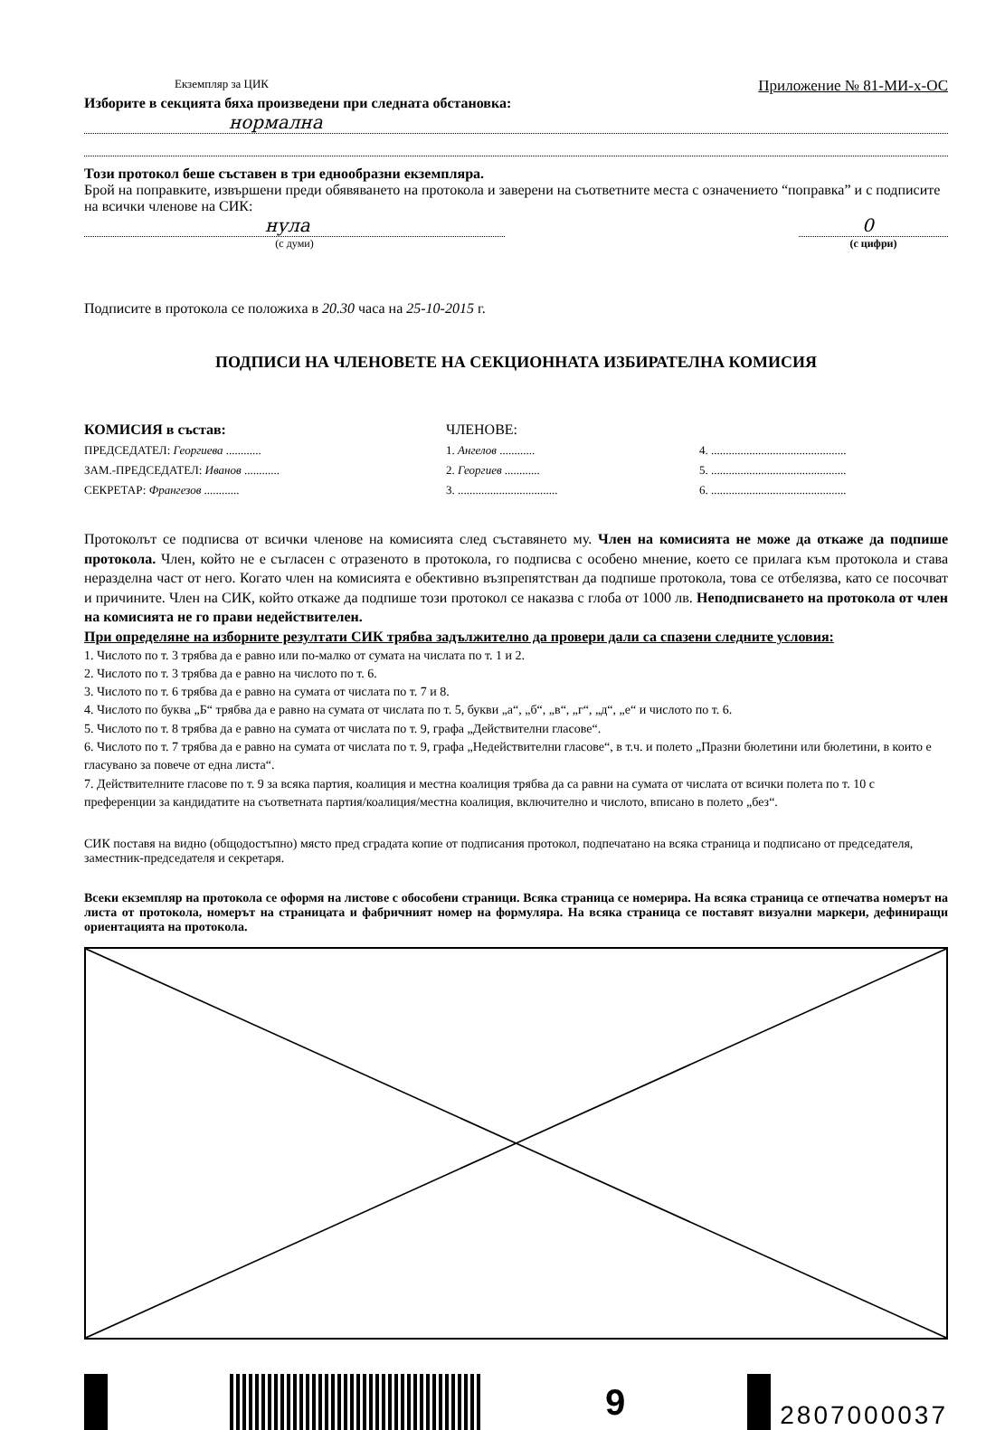Екземпляр за ЦИК Приложение № 81-МИ-х-ОС
Изборите в секцията бяха произведени при следната обстановка:
нормална
Този протокол беше съставен в три еднообразни екземпляра.
Брой на поправките, извършени преди обявяването на протокола и заверени на съответните места с означението “поправка” и с подписите на всички членове на СИК:
нула
(с думи)
0
(с цифри)
Подписите в протокола се положиха в 20.30 часа на 25-10-2015 г.
ПОДПИСИ НА ЧЛЕНОВЕТЕ НА СЕКЦИОННАТА ИЗБИРАТЕЛНА КОМИСИЯ
КОМИСИЯ в състав:
ЧЛЕНОВЕ:
ПРЕДСЕДАТЕЛ: Георгиева ............
1. Ангелов ............
4. ..............................................
ЗАМ.-ПРЕДСЕДАТЕЛ: Иванов ............
2. Георгиев ............
5. ..............................................
СЕКРЕТАР: Франгезов ............
3. ..................................
6. ..............................................
Протоколът се подписва от всички членове на комисията след съставянето му. Член на комисията не може да откаже да подпише протокола. Член, който не е съгласен с отразеното в протокола, го подписва с особено мнение, което се прилага към протокола и става неразделна част от него. Когато член на комисията е обективно възпрепятстван да подпише протокола, това се отбелязва, като се посочват и причините. Член на СИК, който откаже да подпише този протокол се наказва с глоба от 1000 лв. Неподписването на протокола от член на комисията не го прави недействителен.
При определяне на изборните резултати СИК трябва задължително да провери дали са спазени следните условия:
1. Числото по т. 3 трябва да е равно или по-малко от сумата на числата по т. 1 и 2.
2. Числото по т. 3 трябва да е равно на числото по т. 6.
3. Числото по т. 6 трябва да е равно на сумата от числата по т. 7 и 8.
4. Числото по буква „Б“ трябва да е равно на сумата от числата по т. 5, букви „а“, „б“, „в“, „г“, „д“, „е“ и числото по т. 6.
5. Числото по т. 8 трябва да е равно на сумата от числата по т. 9, графа „Действителни гласове“.
6. Числото по т. 7 трябва да е равно на сумата от числата по т. 9, графа „Недействителни гласове“, в т.ч. и полето „Празни бюлетини или бюлетини, в които е гласувано за повече от една листа“.
7. Действителните гласове по т. 9 за всяка партия, коалиция и местна коалиция трябва да са равни на сумата от числата от всички полета по т. 10 с преференции за кандидатите на съответната партия/коалиция/местна коалиция, включително и числото, вписано в полето „без“.
СИК поставя на видно (общодостъпно) място пред сградата копие от подписания протокол, подпечатано на всяка страница и подписано от председателя, заместник-председателя и секретаря.
Всеки екземпляр на протокола се оформя на листове с обособени страници. Всяка страница се номерира. На всяка страница се отпечатва номерът на листа от протокола, номерът на страницата и фабричният номер на формуляра. На всяка страница се поставят визуални маркери, дефиниращи ориентацията на протокола.
9
2807000037